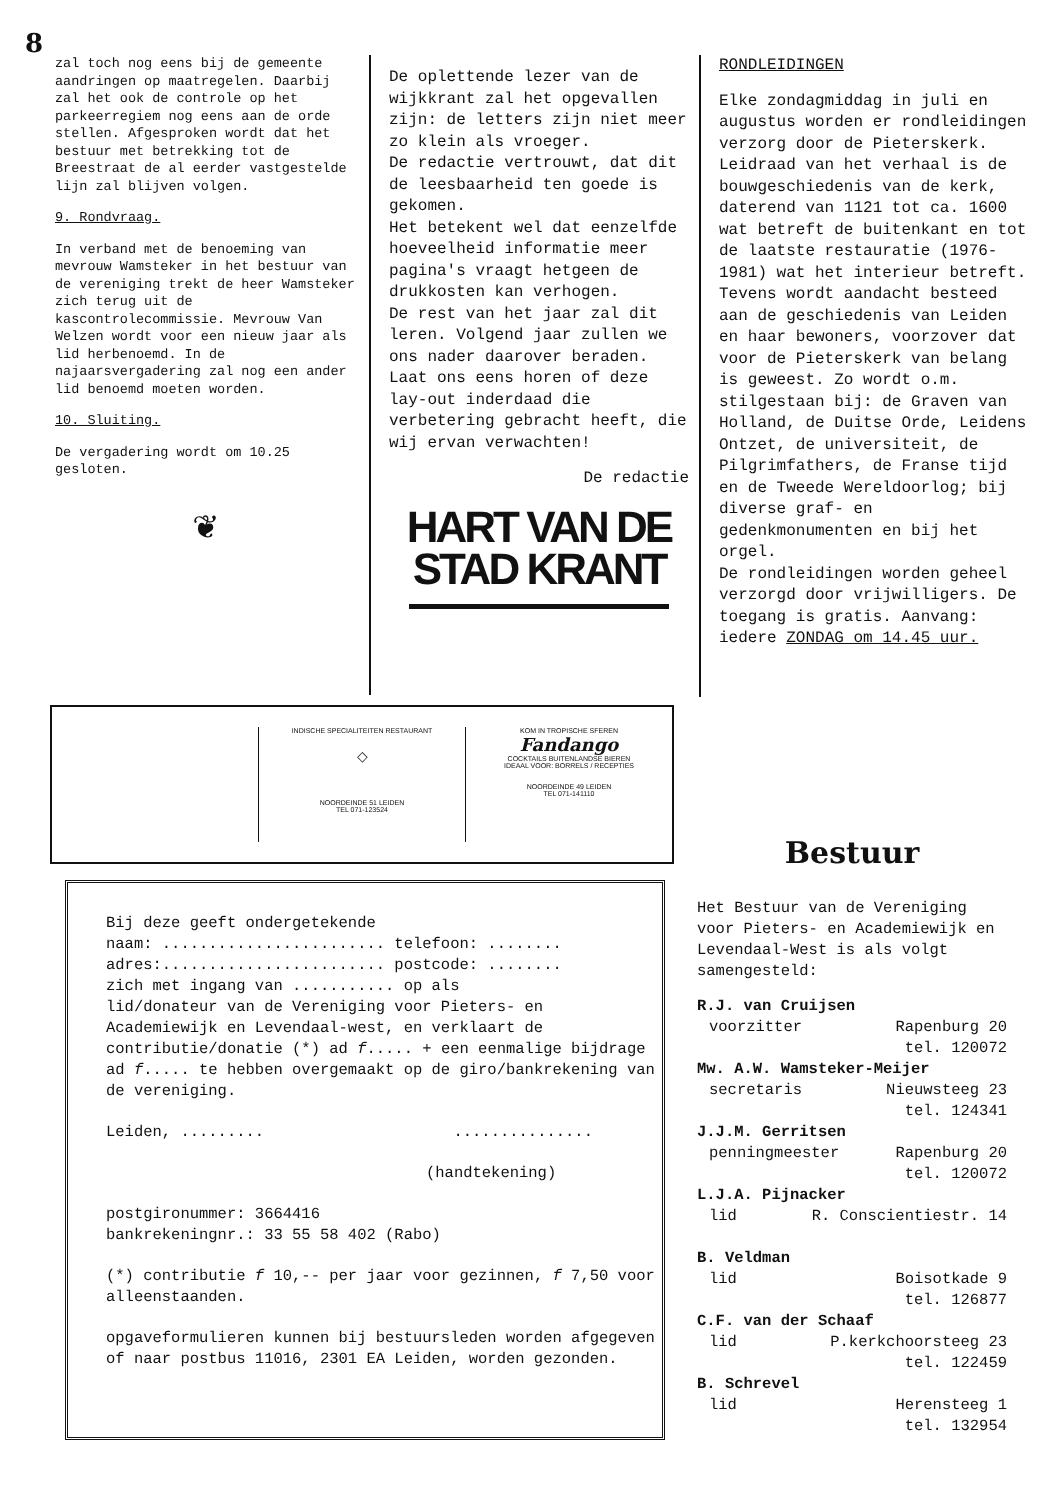8
zal toch nog eens bij de gemeente aandringen op maatregelen. Daarbij zal het ook de controle op het parkeerregiem nog eens aan de orde stellen. Afgesproken wordt dat het bestuur met betrekking tot de Breestraat de al eerder vastgestelde lijn zal blijven volgen.
9. Rondvraag.
In verband met de benoeming van mevrouw Wamsteker in het bestuur van de vereniging trekt de heer Wamsteker zich terug uit de kascontrolecommissie. Mevrouw Van Welzen wordt voor een nieuw jaar als lid herbenoemd. In de najaarsvergadering zal nog een ander lid benoemd moeten worden.
10. Sluiting.
De vergadering wordt om 10.25 gesloten.
❦
De oplettende lezer van de wijkkrant zal het opgevallen zijn: de letters zijn niet meer zo klein als vroeger.
De redactie vertrouwt, dat dit de leesbaarheid ten goede is gekomen.
Het betekent wel dat eenzelfde hoeveelheid informatie meer pagina's vraagt hetgeen de drukkosten kan verhogen.
De rest van het jaar zal dit leren. Volgend jaar zullen we ons nader daarover beraden.
Laat ons eens horen of deze lay-out inderdaad die verbetering gebracht heeft, die wij ervan verwachten!
De redactie
HART VAN DE
STAD KRANT
RONDLEIDINGEN
Elke zondagmiddag in juli en augustus worden er rondleidingen verzorg door de Pieterskerk.
Leidraad van het verhaal is de bouwgeschiedenis van de kerk, daterend van 1121 tot ca. 1600 wat betreft de buitenkant en tot de laatste restauratie (1976-1981) wat het interieur betreft.
Tevens wordt aandacht besteed aan de geschiedenis van Leiden en haar bewoners, voorzover dat voor de Pieterskerk van belang is geweest. Zo wordt o.m. stilgestaan bij: de Graven van Holland, de Duitse Orde, Leidens Ontzet, de universiteit, de Pilgrimfathers, de Franse tijd en de Tweede Wereldoorlog; bij diverse graf- en gedenkmonumenten en bij het orgel.
De rondleidingen worden geheel verzorgd door vrijwilligers. De toegang is gratis. Aanvang: iedere ZONDAG om 14.45 uur.
INDISCHE SPECIALITEITEN RESTAURANT
◇
NOORDEINDE 51 LEIDEN
TEL 071-123524
KOM IN TROPISCHE SFEREN
Fandango
COCKTAILS BUITENLANDSE BIEREN
IDEAAL VOOR: BORRELS / RECEPTIES
NOORDEINDE 49 LEIDEN
TEL 071-141110
Bij deze geeft ondergetekende
naam: ........................ telefoon: ........
adres:........................ postcode: ........
zich met ingang van ........... op als
lid/donateur van de Vereniging voor Pieters- en Academiewijk en Levendaal-west, en verklaart de contributie/donatie (*) ad f..... + een eenmalige bijdrage ad f..... te hebben overgemaakt op de giro/bankrekening van de vereniging.
Leiden, ......... ...............
(handtekening)
postgironummer: 3664416
bankrekeningnr.: 33 55 58 402 (Rabo)
(*) contributie f 10,-- per jaar voor gezinnen, f 7,50 voor alleenstaanden.
opgaveformulieren kunnen bij bestuursleden worden afgegeven of naar postbus 11016, 2301 EA Leiden, worden gezonden.
Bestuur
Het Bestuur van de Vereniging voor Pieters- en Academiewijk en Levendaal-West is als volgt samengesteld:
R.J. van Cruijsen
voorzitter Rapenburg 20
tel. 120072
Mw. A.W. Wamsteker-Meijer
secretaris Nieuwsteeg 23
tel. 124341
J.J.M. Gerritsen
penningmeester Rapenburg 20
tel. 120072
L.J.A. Pijnacker
lid R. Conscientiestr. 14
B. Veldman
lid Boisotkade 9
tel. 126877
C.F. van der Schaaf
lid P.kerkchoorsteeg 23
tel. 122459
B. Schrevel
lid Herensteeg 1
tel. 132954